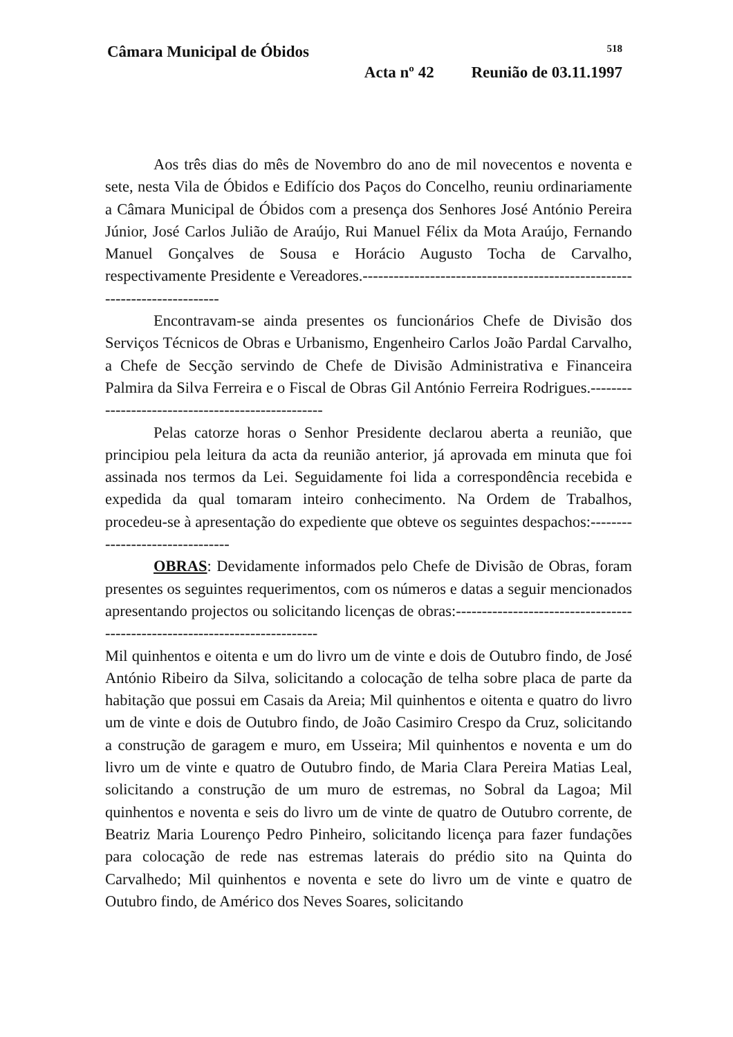Câmara Municipal de Óbidos 518
Acta nº 42 Reunião de 03.11.1997
Aos três dias do mês de Novembro do ano de mil novecentos e noventa e sete, nesta Vila de Óbidos e Edifício dos Paços do Concelho, reuniu ordinariamente a Câmara Municipal de Óbidos com a presença dos Senhores José António Pereira Júnior, José Carlos Julião de Araújo, Rui Manuel Félix da Mota Araújo, Fernando Manuel Gonçalves de Sousa e Horácio Augusto Tocha de Carvalho, respectivamente Presidente e Vereadores.--------------------------------------------------------------------------
Encontravam-se ainda presentes os funcionários Chefe de Divisão dos Serviços Técnicos de Obras e Urbanismo, Engenheiro Carlos João Pardal Carvalho, a Chefe de Secção servindo de Chefe de Divisão Administrativa e Financeira Palmira da Silva Ferreira e o Fiscal de Obras Gil António Ferreira Rodrigues.--------------------------------------------------
Pelas catorze horas o Senhor Presidente declarou aberta a reunião, que principiou pela leitura da acta da reunião anterior, já aprovada em minuta que foi assinada nos termos da Lei. Seguidamente foi lida a correspondência recebida e expedida da qual tomaram inteiro conhecimento. Na Ordem de Trabalhos, procedeu-se à apresentação do expediente que obteve os seguintes despachos:--------------------------------
OBRAS: Devidamente informados pelo Chefe de Divisão de Obras, foram presentes os seguintes requerimentos, com os números e datas a seguir mencionados apresentando projectos ou solicitando licenças de obras:---------------------------------------------------------------------------
Mil quinhentos e oitenta e um do livro um de vinte e dois de Outubro findo, de José António Ribeiro da Silva, solicitando a colocação de telha sobre placa de parte da habitação que possui em Casais da Areia; Mil quinhentos e oitenta e quatro do livro um de vinte e dois de Outubro findo, de João Casimiro Crespo da Cruz, solicitando a construção de garagem e muro, em Usseira; Mil quinhentos e noventa e um do livro um de vinte e quatro de Outubro findo, de Maria Clara Pereira Matias Leal, solicitando a construção de um muro de estremas, no Sobral da Lagoa; Mil quinhentos e noventa e seis do livro um de vinte de quatro de Outubro corrente, de Beatriz Maria Lourenço Pedro Pinheiro, solicitando licença para fazer fundações para colocação de rede nas estremas laterais do prédio sito na Quinta do Carvalhedo; Mil quinhentos e noventa e sete do livro um de vinte e quatro de Outubro findo, de Américo dos Neves Soares, solicitando